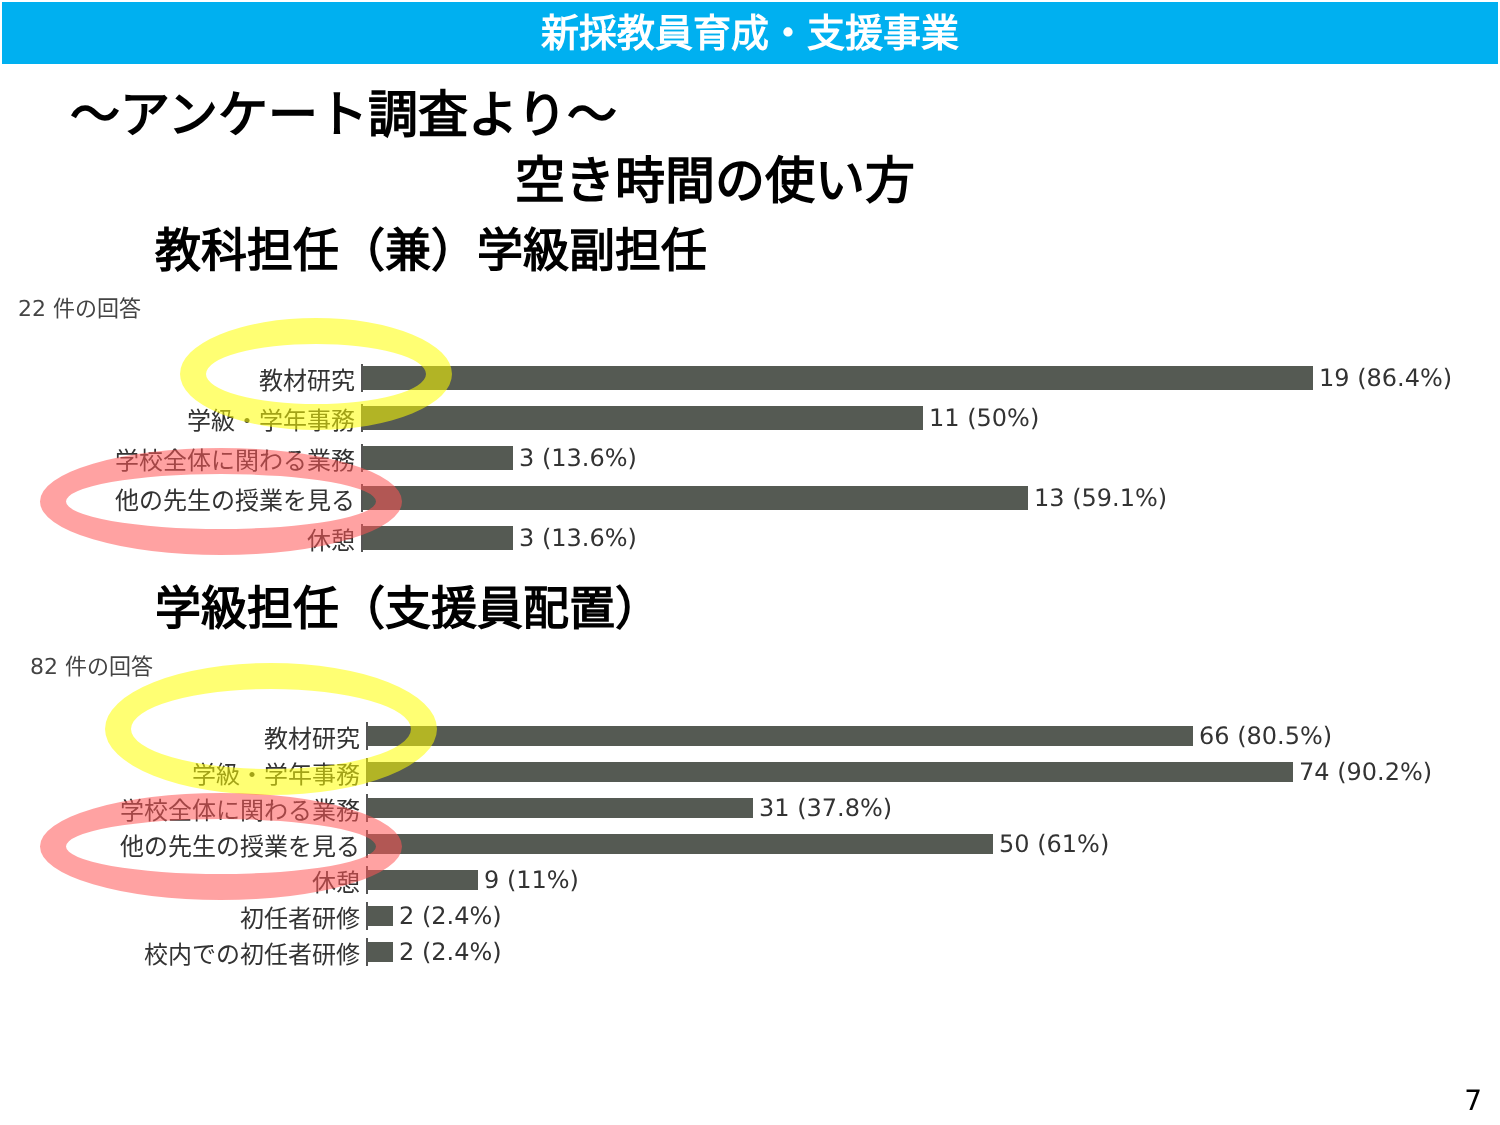新採教員育成・支援事業
～アンケート調査より～
空き時間の使い方
教科担任（兼）学級副担任
22 件の回答
教材研究 19 (86.4%)
学級・学年事務 11 (50%)
学校全体に関わる業務 3 (13.6%)
他の先生の授業を見る 13 (59.1%)
休憩 3 (13.6%)
学級担任（支援員配置）
82 件の回答
教材研究 66 (80.5%)
学級・学年事務 74 (90.2%)
学校全体に関わる業務 31 (37.8%)
他の先生の授業を見る 50 (61%)
休憩 9 (11%)
初任者研修 2 (2.4%)
校内での初任者研修 2 (2.4%)
7